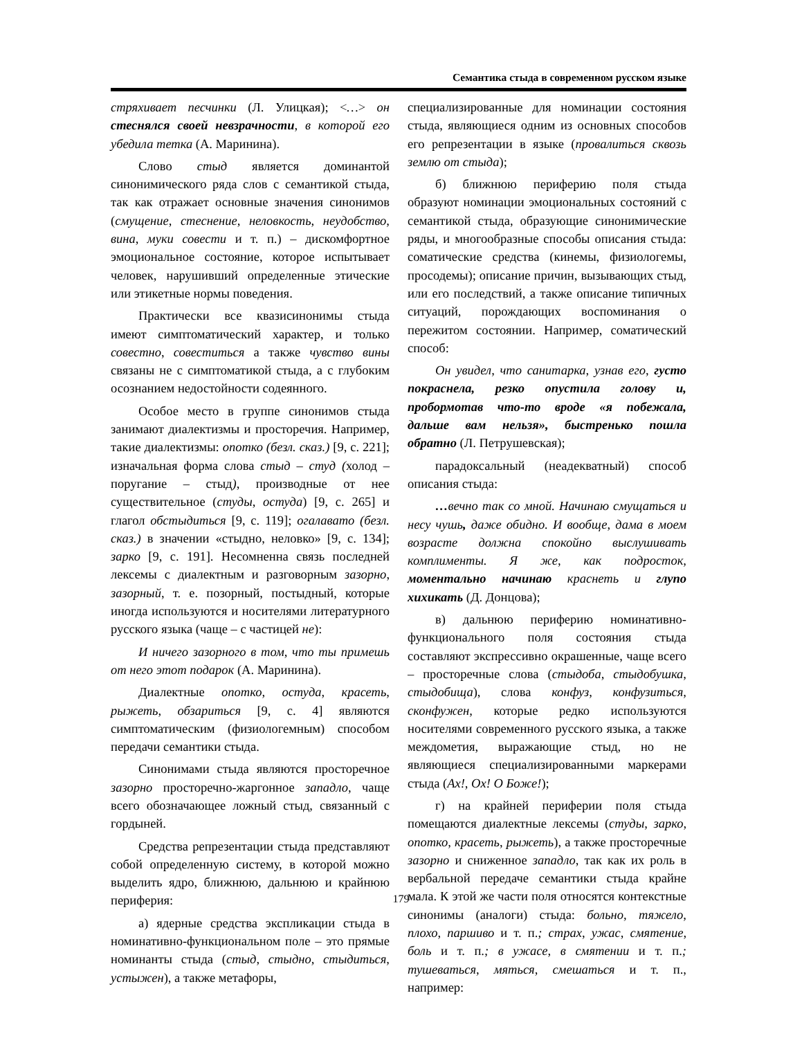Семантика стыда в современном русском языке
стряхивает песчинки (Л. Улицкая); <…> он стеснялся своей невзрачности, в которой его убедила тетка (А. Маринина).
Слово стыд является доминантой синонимического ряда слов с семантикой стыда, так как отражает основные значения синонимов (смущение, стеснение, неловкость, неудобство, вина, муки совести и т. п.) – дискомфортное эмоциональное состояние, которое испытывает человек, нарушивший определенные этические или этикетные нормы поведения.
Практически все квазисинонимы стыда имеют симптоматический характер, и только совестно, совеститься а также чувство вины связаны не с симптоматикой стыда, а с глубоким осознанием недостойности содеянного.
Особое место в группе синонимов стыда занимают диалектизмы и просторечия. Например, такие диалектизмы: опотко (безл. сказ.) [9, с. 221]; изначальная форма слова стыд – студ (холод – поругание – стыд), производные от нее существительное (студы, остуда) [9, с. 265] и глагол обстыдиться [9, с. 119]; огалавато (безл. сказ.) в значении «стыдно, неловко» [9, с. 134]; зарко [9, с. 191]. Несомненна связь последней лексемы с диалектным и разговорным зазорно, зазорный, т. е. позорный, постыдный, которые иногда используются и носителями литературного русского языка (чаще – с частицей не):
И ничего зазорного в том, что ты примешь от него этот подарок (А. Маринина).
Диалектные опотко, остуда, красеть, рыжеть, обзариться [9, с. 4] являются симптоматическим (физиологемным) способом передачи семантики стыда.
Синонимами стыда являются просторечное зазорно просторечно-жаргонное западло, чаще всего обозначающее ложный стыд, связанный с гордыней.
Средства репрезентации стыда представляют собой определенную систему, в которой можно выделить ядро, ближнюю, дальнюю и крайнюю периферия:
а) ядерные средства экспликации стыда в номинативно-функциональном поле – это прямые номинанты стыда (стыд, стыдно, стыдиться, устыжен), а также метафоры,
специализированные для номинации состояния стыда, являющиеся одним из основных способов его репрезентации в языке (провалиться сквозь землю от стыда);
б) ближнюю периферию поля стыда образуют номинации эмоциональных состояний с семантикой стыда, образующие синонимические ряды, и многообразные способы описания стыда: соматические средства (кинемы, физиологемы, просодемы); описание причин, вызывающих стыд, или его последствий, а также описание типичных ситуаций, порождающих воспоминания о пережитом состоянии. Например, соматический способ:
Он увидел, что санитарка, узнав его, густо покраснела, резко опустила голову и, пробормотав что-то вроде «я побежала, дальше вам нельзя», быстренько пошла обратно (Л. Петрушевская);
парадоксальный (неадекватный) способ описания стыда:
…вечно так со мной. Начинаю смущаться и несу чушь, даже обидно. И вообще, дама в моем возрасте должна спокойно выслушивать комплименты. Я же, как подросток, моментально начинаю краснеть и глупо хихикать (Д. Донцова);
в) дальнюю периферию номинативно-функционального поля состояния стыда составляют экспрессивно окрашенные, чаще всего – просторечные слова (стыдоба, стыдобушка, стыдобища), слова конфуз, конфузиться, сконфужен, которые редко используются носителями современного русского языка, а также междометия, выражающие стыд, но не являющиеся специализированными маркерами стыда (Ах!, Ох! О Боже!);
г) на крайней периферии поля стыда помещаются диалектные лексемы (студы, зарко, опотко, красеть, рыжеть), а также просторечные зазорно и сниженное западло, так как их роль в вербальной передаче семантики стыда крайне мала. К этой же части поля относятся контекстные синонимы (аналоги) стыда: больно, тяжело, плохо, паршиво и т. п.; страх, ужас, смятение, боль и т. п.; в ужасе, в смятении и т. п.; тушеваться, мяться, смешаться и т. п., например:
179